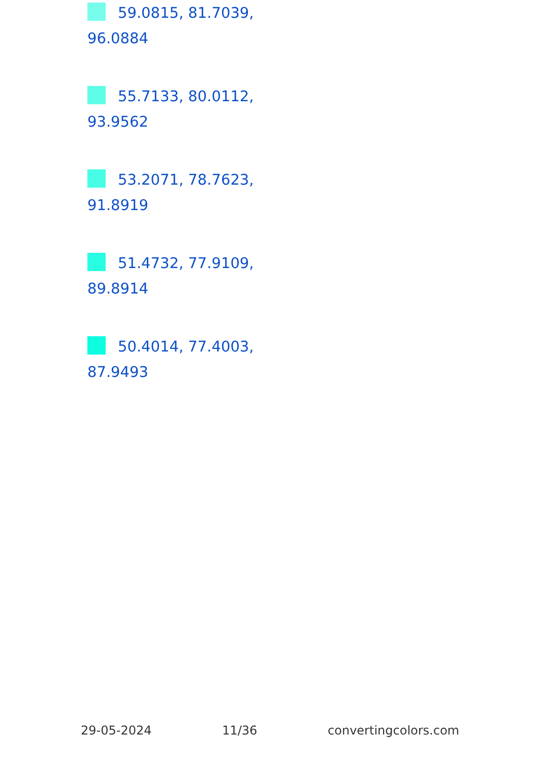59.0815, 81.7039, 96.0884
55.7133, 80.0112, 93.9562
53.2071, 78.7623, 91.8919
51.4732, 77.9109, 89.8914
50.4014, 77.4003, 87.9493
29-05-2024 11/36 convertingcolors.com